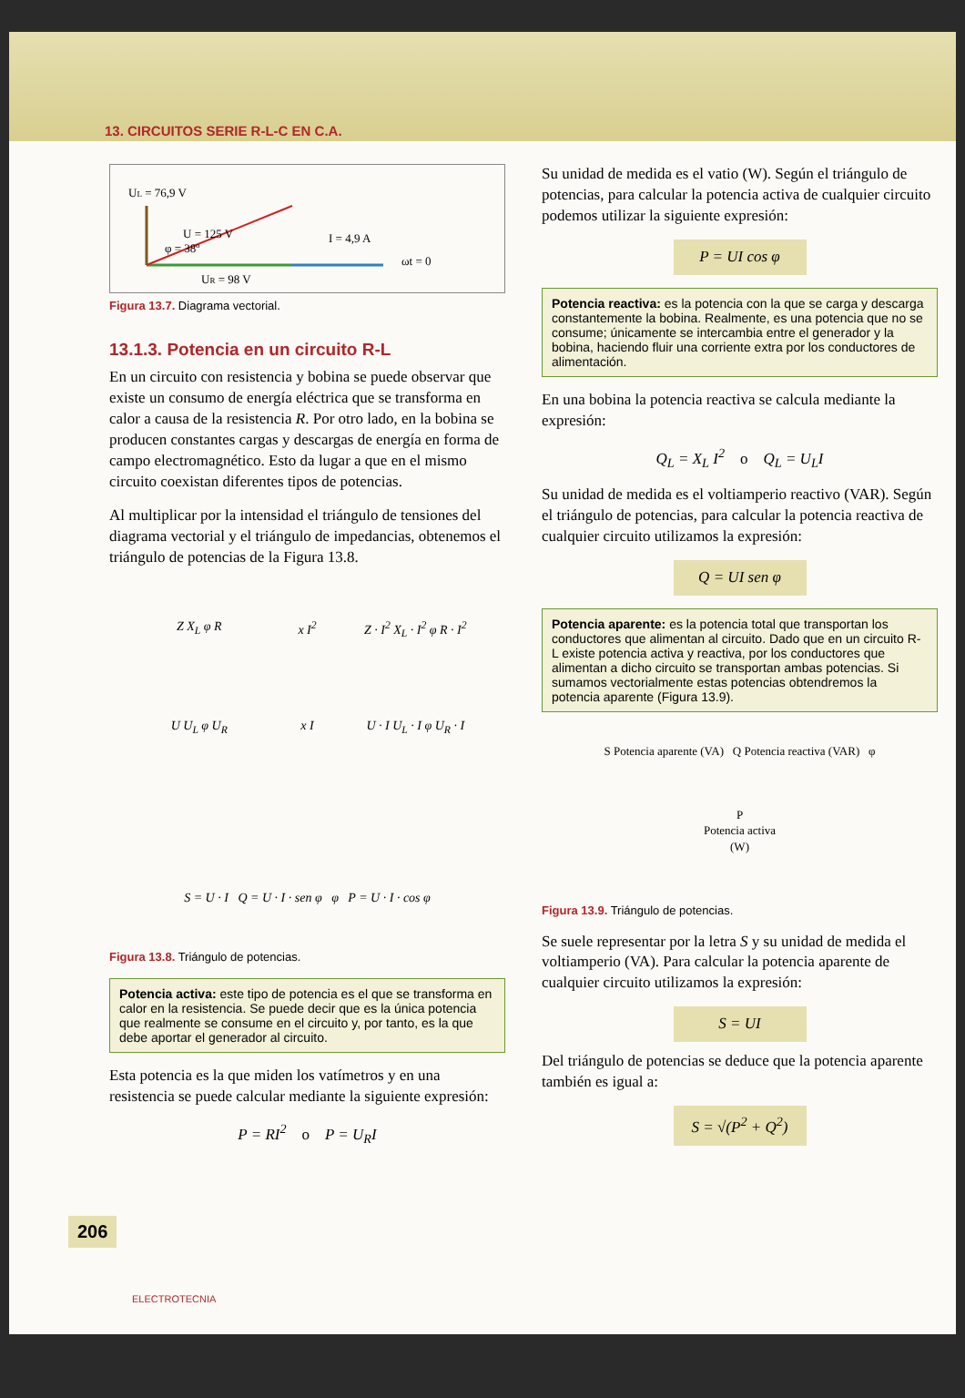13. CIRCUITOS SERIE R-L-C EN C.A.
UL = 76,9 V
U = 125 V
I = 4,9 A
ωt = 0
φ = 38º
UR = 98 V
Figura 13.7. Diagrama vectorial.
13.1.3. Potencia en un circuito R-L
En un circuito con resistencia y bobina se puede observar que existe un consumo de energía eléctrica que se transforma en calor a causa de la resistencia R. Por otro lado, en la bobina se producen constantes cargas y descargas de energía en forma de campo electromagnético. Esto da lugar a que en el mismo circuito coexistan diferentes tipos de potencias.
Al multiplicar por la intensidad el triángulo de tensiones del diagrama vectorial y el triángulo de impedancias, obtenemos el triángulo de potencias de la Figura 13.8.
Z X<sub>L</sub> φ R
x I<sup>2</sup>
Z · I<sup>2</sup> X<sub>L</sub> · I<sup>2</sup> φ R · I<sup>2</sup>
U U<sub>L</sub> φ U<sub>R</sub>
x I
U · I U<sub>L</sub> · I φ U<sub>R</sub> · I
S = U · I Q = U · I · sen φ φ P = U · I · cos φ
Figura 13.8. Triángulo de potencias.
Potencia activa: este tipo de potencia es el que se transforma en calor en la resistencia. Se puede decir que es la única potencia que realmente se consume en el circuito y, por tanto, es la que debe aportar el generador al circuito.
Esta potencia es la que miden los vatímetros y en una resistencia se puede calcular mediante la siguiente expresión:
P = RI<sup>2</sup> o P = U<sub>R</sub>I
Su unidad de medida es el vatio (W). Según el triángulo de potencias, para calcular la potencia activa de cualquier circuito podemos utilizar la siguiente expresión:
P = UI cos φ
Potencia reactiva: es la potencia con la que se carga y descarga constantemente la bobina. Realmente, es una potencia que no se consume; únicamente se intercambia entre el generador y la bobina, haciendo fluir una corriente extra por los conductores de alimentación.
En una bobina la potencia reactiva se calcula mediante la expresión:
Q<sub>L</sub> = X<sub>L</sub> I<sup>2</sup> o Q<sub>L</sub> = U<sub>L</sub>I
Su unidad de medida es el voltiamperio reactivo (VAR). Según el triángulo de potencias, para calcular la potencia reactiva de cualquier circuito utilizamos la expresión:
Q = UI sen φ
Potencia aparente: es la potencia total que transportan los conductores que alimentan al circuito. Dado que en un circuito R-L existe potencia activa y reactiva, por los conductores que alimentan a dicho circuito se transportan ambas potencias. Si sumamos vectorialmente estas potencias obtendremos la potencia aparente (Figura 13.9).
S Potencia aparente (VA) Q Potencia reactiva (VAR) φ
P
Potencia activa
(W)
Figura 13.9. Triángulo de potencias.
Se suele representar por la letra S y su unidad de medida el voltiamperio (VA). Para calcular la potencia aparente de cualquier circuito utilizamos la expresión:
S = UI
Del triángulo de potencias se deduce que la potencia aparente también es igual a:
S = √(P<sup>2</sup> + Q<sup>2</sup>)
206
ELECTROTECNIA